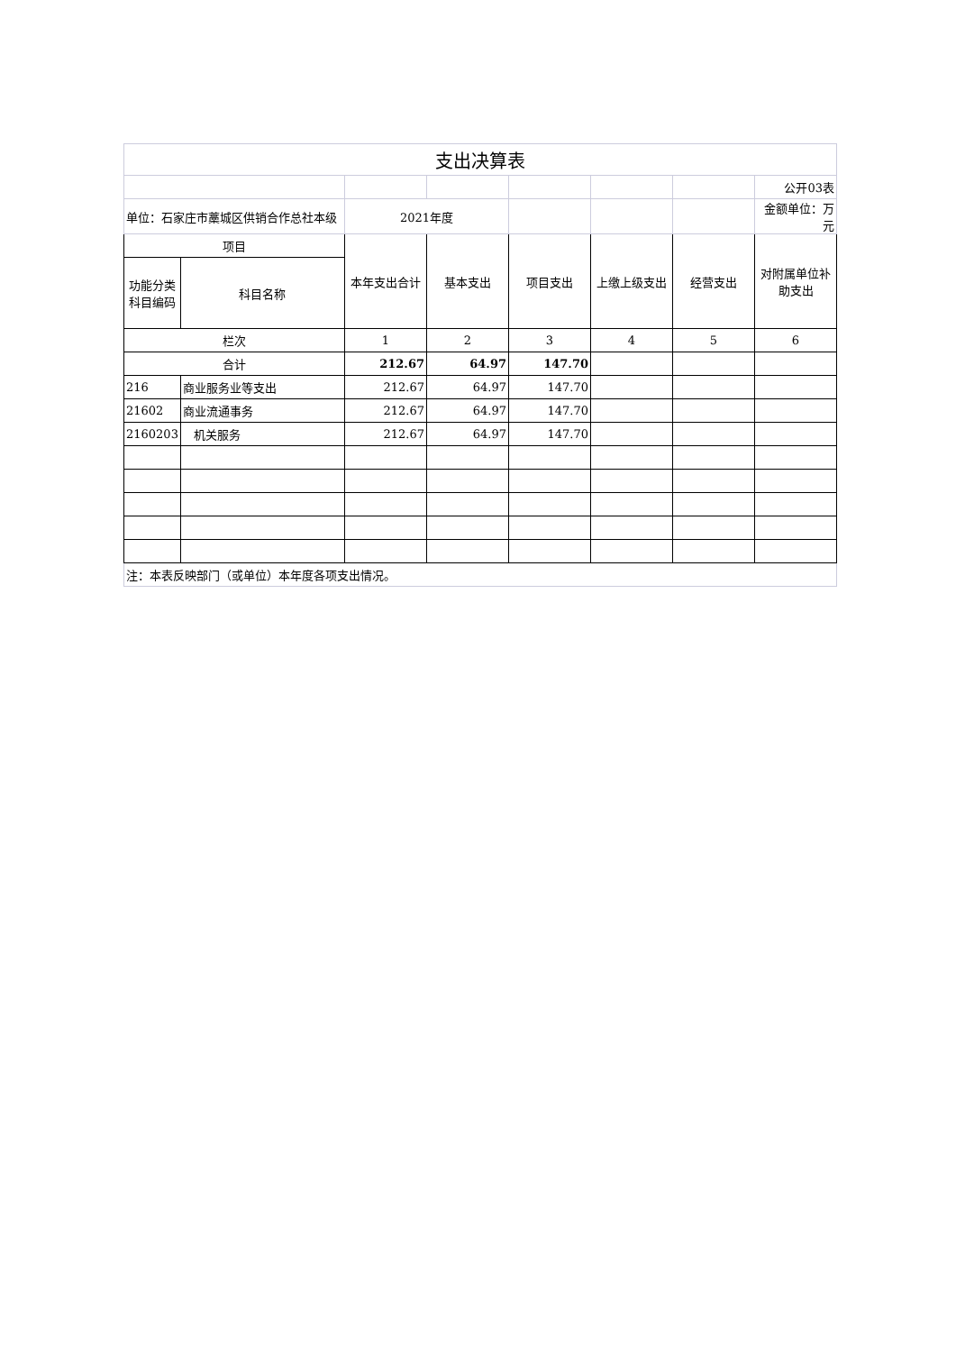| 支出决算表 | | | | | | | |
| | | | | | | | 公开03表 |
| 单位：石家庄市藁城区供销合作总社本级 | | 2021年度 | | | | | 金额单位：万元 |
| 项目 | | 本年支出合计 | 基本支出 | 项目支出 | 上缴上级支出 | 经营支出 | 对附属单位补助支出 |
| 功能分类科目编码 | 科目名称 | | | | | | |
| 栏次 | | 1 | 2 | 3 | 4 | 5 | 6 |
| 合计 | | 212.67 | 64.97 | 147.70 | | | |
| 216 | 商业服务业等支出 | 212.67 | 64.97 | 147.70 | | | |
| 21602 | 商业流通事务 | 212.67 | 64.97 | 147.70 | | | |
| 2160203 | 机关服务 | 212.67 | 64.97 | 147.70 | | | |
| 注：本表反映部门（或单位）本年度各项支出情况。 | | | | | | | |